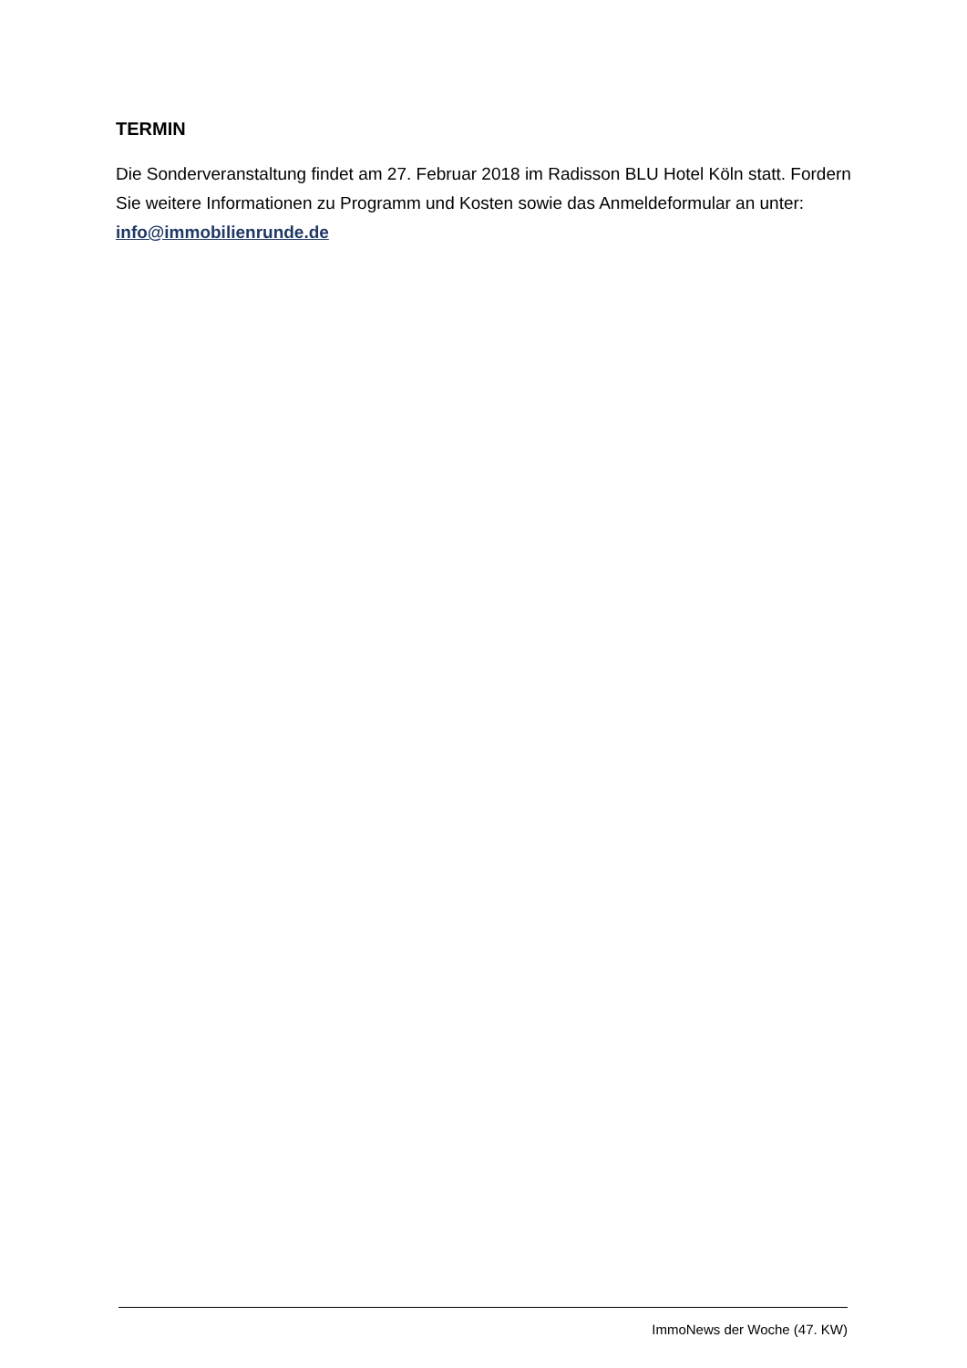TERMIN
Die Sonderveranstaltung findet am 27. Februar 2018 im Radisson BLU Hotel Köln statt. Fordern Sie weitere Informationen zu Programm und Kosten sowie das Anmeldeformular an unter: info@immobilienrunde.de
ImmoNews der Woche (47. KW)